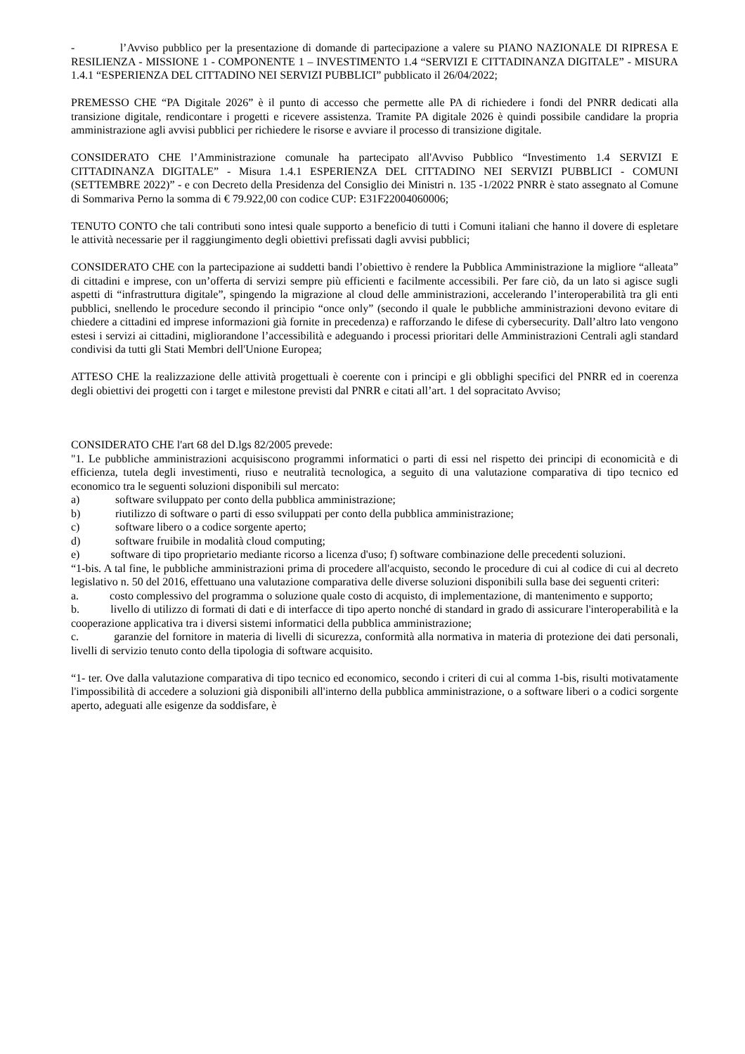- l’Avviso pubblico per la presentazione di domande di partecipazione a valere su PIANO NAZIONALE DI RIPRESA E RESILIENZA - MISSIONE 1 - COMPONENTE 1 – INVESTIMENTO 1.4 “SERVIZI E CITTADINANZA DIGITALE” - MISURA 1.4.1 “ESPERIENZA DEL CITTADINO NEI SERVIZI PUBBLICI” pubblicato il 26/04/2022;
PREMESSO CHE “PA Digitale 2026” è il punto di accesso che permette alle PA di richiedere i fondi del PNRR dedicati alla transizione digitale, rendicontare i progetti e ricevere assistenza. Tramite PA digitale 2026 è quindi possibile candidare la propria amministrazione agli avvisi pubblici per richiedere le risorse e avviare il processo di transizione digitale.
CONSIDERATO CHE l’Amministrazione comunale ha partecipato all'Avviso Pubblico “Investimento 1.4 SERVIZI E CITTADINANZA DIGITALE” - Misura 1.4.1 ESPERIENZA DEL CITTADINO NEI SERVIZI PUBBLICI - COMUNI (SETTEMBRE 2022)” - e con Decreto della Presidenza del Consiglio dei Ministri n. 135 -1/2022 PNRR è stato assegnato al Comune di Sommariva Perno la somma di € 79.922,00 con codice CUP: E31F22004060006;
TENUTO CONTO che tali contributi sono intesi quale supporto a beneficio di tutti i Comuni italiani che hanno il dovere di espletare le attività necessarie per il raggiungimento degli obiettivi prefissati dagli avvisi pubblici;
CONSIDERATO CHE con la partecipazione ai suddetti bandi l’obiettivo è rendere la Pubblica Amministrazione la migliore “alleata” di cittadini e imprese, con un’offerta di servizi sempre più efficienti e facilmente accessibili. Per fare ciò, da un lato si agisce sugli aspetti di “infrastruttura digitale”, spingendo la migrazione al cloud delle amministrazioni, accelerando l’interoperabilità tra gli enti pubblici, snellendo le procedure secondo il principio “once only” (secondo il quale le pubbliche amministrazioni devono evitare di chiedere a cittadini ed imprese informazioni già fornite in precedenza) e rafforzando le difese di cybersecurity. Dall’altro lato vengono estesi i servizi ai cittadini, migliorandone l’accessibilità e adeguando i processi prioritari delle Amministrazioni Centrali agli standard condivisi da tutti gli Stati Membri dell'Unione Europea;
ATTESO CHE la realizzazione delle attività progettuali è coerente con i principi e gli obblighi specifici del PNRR ed in coerenza degli obiettivi dei progetti con i target e milestone previsti dal PNRR e citati all’art. 1 del sopracitato Avviso;
CONSIDERATO CHE l'art 68 del D.lgs 82/2005 prevede:
"1. Le pubbliche amministrazioni acquisiscono programmi informatici o parti di essi nel rispetto dei principi di economicità e di efficienza, tutela degli investimenti, riuso e neutralità tecnologica, a seguito di una valutazione comparativa di tipo tecnico ed economico tra le seguenti soluzioni disponibili sul mercato:
a) software sviluppato per conto della pubblica amministrazione;
b) riutilizzo di software o parti di esso sviluppati per conto della pubblica amministrazione;
c) software libero o a codice sorgente aperto;
d) software fruibile in modalità cloud computing;
e) software di tipo proprietario mediante ricorso a licenza d'uso; f) software combinazione delle precedenti soluzioni.
“1-bis. A tal fine, le pubbliche amministrazioni prima di procedere all'acquisto, secondo le procedure di cui al codice di cui al decreto legislativo n. 50 del 2016, effettuano una valutazione comparativa delle diverse soluzioni disponibili sulla base dei seguenti criteri:
a. costo complessivo del programma o soluzione quale costo di acquisto, di implementazione, di mantenimento e supporto;
b. livello di utilizzo di formati di dati e di interfacce di tipo aperto nonché di standard in grado di assicurare l'interoperabilità e la cooperazione applicativa tra i diversi sistemi informatici della pubblica amministrazione;
c. garanzie del fornitore in materia di livelli di sicurezza, conformità alla normativa in materia di protezione dei dati personali, livelli di servizio tenuto conto della tipologia di software acquisito.
“1- ter. Ove dalla valutazione comparativa di tipo tecnico ed economico, secondo i criteri di cui al comma 1-bis, risulti motivatamente l'impossibilità di accedere a soluzioni già disponibili all'interno della pubblica amministrazione, o a software liberi o a codici sorgente aperto, adeguati alle esigenze da soddisfare, è